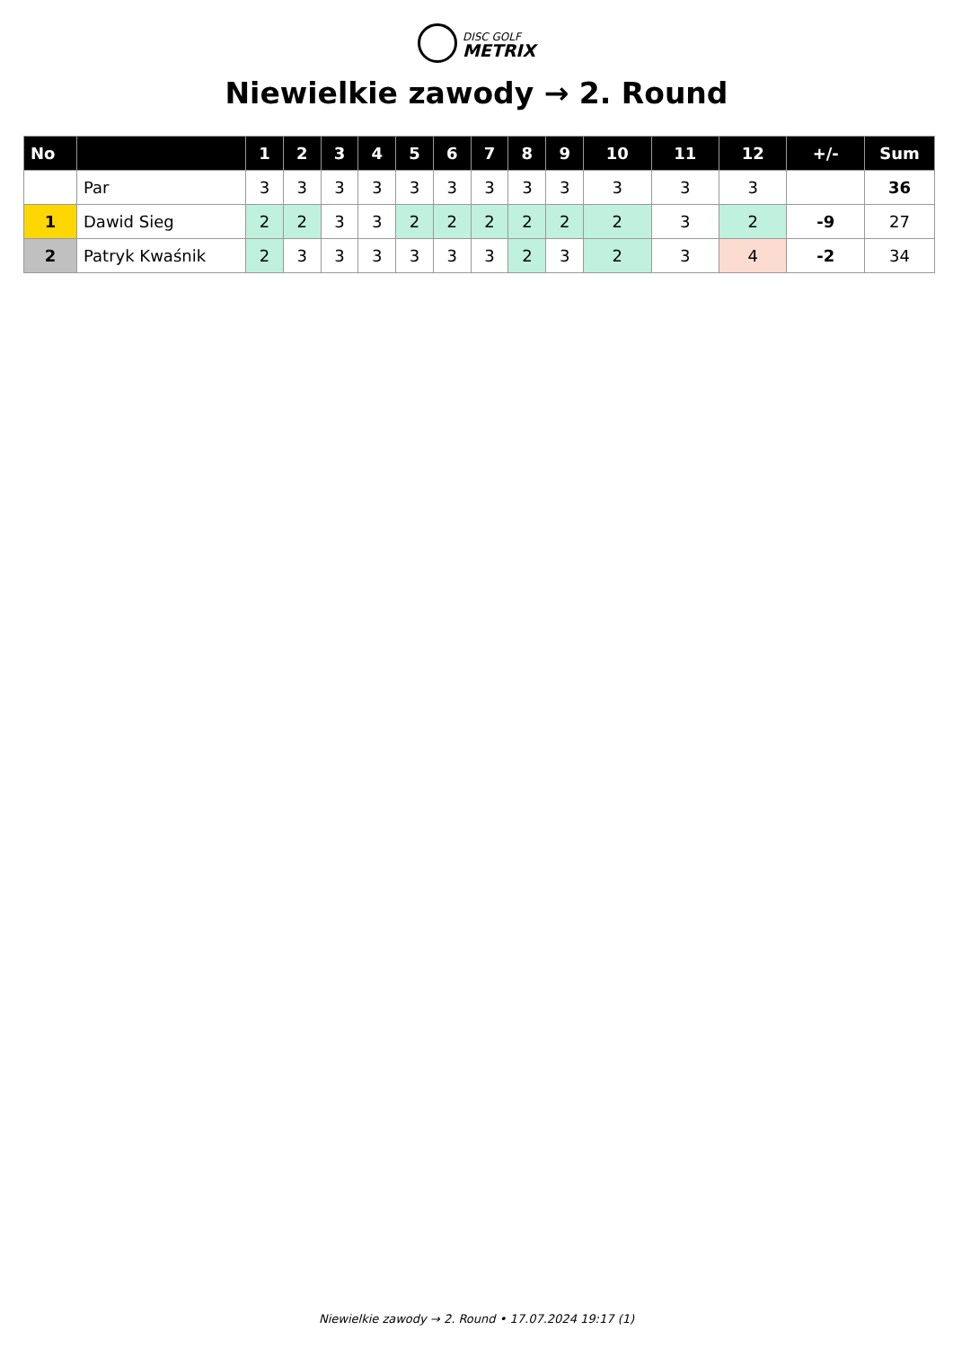DISC GOLF
METRIX
Niewielkie zawody → 2. Round
| No | | 1 | 2 | 3 | 4 | 5 | 6 | 7 | 8 | 9 | 10 | 11 | 12 | +/- | Sum |
| --- | --- | --- | --- | --- | --- | --- | --- | --- | --- | --- | --- | --- | --- | --- | --- |
| | Par | 3 | 3 | 3 | 3 | 3 | 3 | 3 | 3 | 3 | 3 | 3 | 3 | | 36 |
| 1 | Dawid Sieg | 2 | 2 | 3 | 3 | 2 | 2 | 2 | 2 | 2 | 2 | 3 | 2 | -9 | 27 |
| 2 | Patryk Kwaśnik | 2 | 3 | 3 | 3 | 3 | 3 | 3 | 2 | 3 | 2 | 3 | 4 | -2 | 34 |
Niewielkie zawody → 2. Round • 17.07.2024 19:17 (1)